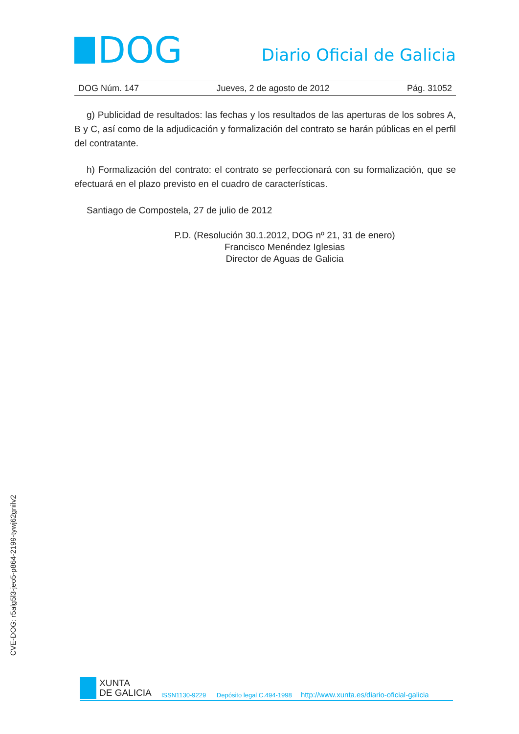DOG
Diario Oficial de Galicia
DOG Núm. 147 Jueves, 2 de agosto de 2012 Pág. 31052
g) Publicidad de resultados: las fechas y los resultados de las aperturas de los sobres A, B y C, así como de la adjudicación y formalización del contrato se harán públicas en el perfil del contratante.
h) Formalización del contrato: el contrato se perfeccionará con su formalización, que se efectuará en el plazo previsto en el cuadro de características.
Santiago de Compostela, 27 de julio de 2012
P.D. (Resolución 30.1.2012, DOG nº 21, 31 de enero)
Francisco Menéndez Iglesias
Director de Aguas de Galicia
CVE-DOG: r5alg5l3-jeo5-p864-2199-tywj62gnilv2
XUNTA
DE GALICIA
ISSN1130-9229 Depósito legal C.494-1998 http://www.xunta.es/diario-oficial-galicia